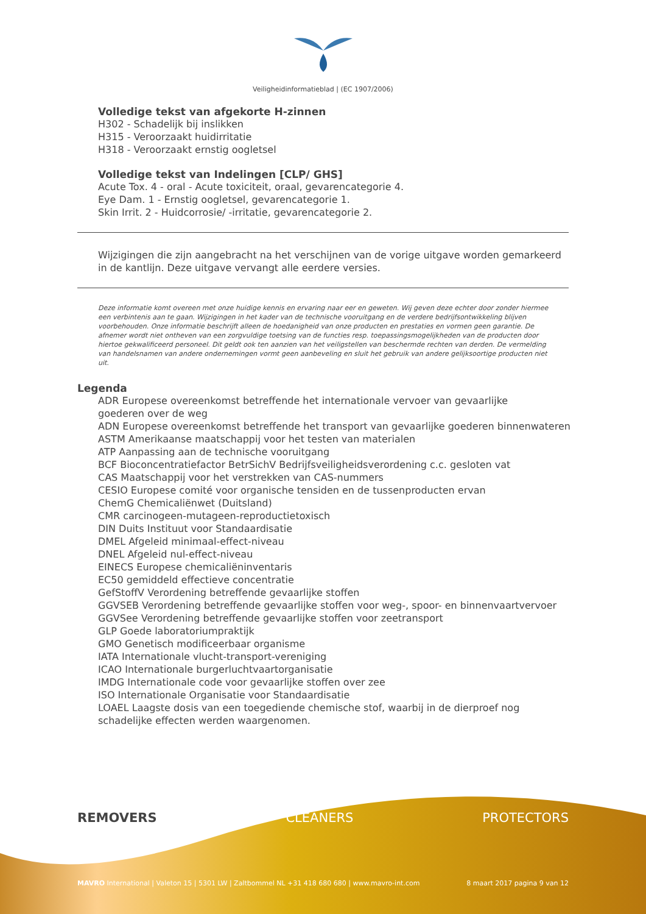Veiligheidinformatieblad | (EC 1907/2006)
Volledige tekst van afgekorte H-zinnen
H302 - Schadelijk bij inslikken
H315 - Veroorzaakt huidirritatie
H318 - Veroorzaakt ernstig oogletsel
Volledige tekst van Indelingen [CLP/ GHS]
Acute Tox. 4 - oral - Acute toxiciteit, oraal, gevarencategorie 4.
Eye Dam. 1 - Ernstig oogletsel, gevarencategorie 1.
Skin Irrit. 2 - Huidcorrosie/ -irritatie, gevarencategorie 2.
Wijzigingen die zijn aangebracht na het verschijnen van de vorige uitgave worden gemarkeerd
in de kantlijn. Deze uitgave vervangt alle eerdere versies.
Deze informatie komt overeen met onze huidige kennis en ervaring naar eer en geweten. Wij geven deze echter door zonder hiermee een verbintenis aan te gaan. Wijzigingen in het kader van de technische vooruitgang en de verdere bedrijfsontwikkeling blijven voorbehouden. Onze informatie beschrijft alleen de hoedanigheid van onze producten en prestaties en vormen geen garantie. De afnemer wordt niet ontheven van een zorgvuldige toetsing van de functies resp. toepassingsmogelijkheden van de producten door hiertoe gekwalificeerd personeel. Dit geldt ook ten aanzien van het veiligstellen van beschermde rechten van derden. De vermelding van handelsnamen van andere ondernemingen vormt geen aanbeveling en sluit het gebruik van andere gelijksoortige producten niet uit.
Legenda
ADR Europese overeenkomst betreffende het internationale vervoer van gevaarlijke
goederen over de weg
ADN Europese overeenkomst betreffende het transport van gevaarlijke goederen binnenwateren
ASTM Amerikaanse maatschappij voor het testen van materialen
ATP Aanpassing aan de technische vooruitgang
BCF Bioconcentratiefactor BetrSichV Bedrijfsveiligheidsverordening c.c. gesloten vat
CAS Maatschappij voor het verstrekken van CAS-nummers
CESIO Europese comité voor organische tensiden en de tussenproducten ervan
ChemG Chemicaliënwet (Duitsland)
CMR carcinogeen-mutageen-reproductietoxisch
DIN Duits Instituut voor Standaardisatie
DMEL Afgeleid minimaal-effect-niveau
DNEL Afgeleid nul-effect-niveau
EINECS Europese chemicaliëninventaris
EC50 gemiddeld effectieve concentratie
GefStoffV Verordening betreffende gevaarlijke stoffen
GGVSEB Verordening betreffende gevaarlijke stoffen voor weg-, spoor- en binnenvaartvervoer
GGVSee Verordening betreffende gevaarlijke stoffen voor zeetransport
GLP Goede laboratoriumpraktijk
GMO Genetisch modificeerbaar organisme
IATA Internationale vlucht-transport-vereniging
ICAO Internationale burgerluchtvaartorganisatie
IMDG Internationale code voor gevaarlijke stoffen over zee
ISO Internationale Organisatie voor Standaardisatie
LOAEL Laagste dosis van een toegediende chemische stof, waarbij in de dierproef nog
schadelijke effecten werden waargenomen.
REMOVERS CLEANERS PROTECTORS
MAVRO International | Valeton 15 | 5301 LW | Zaltbommel NL +31 418 680 680 | www.mavro-int.com 8 maart 2017 pagina 9 van 12